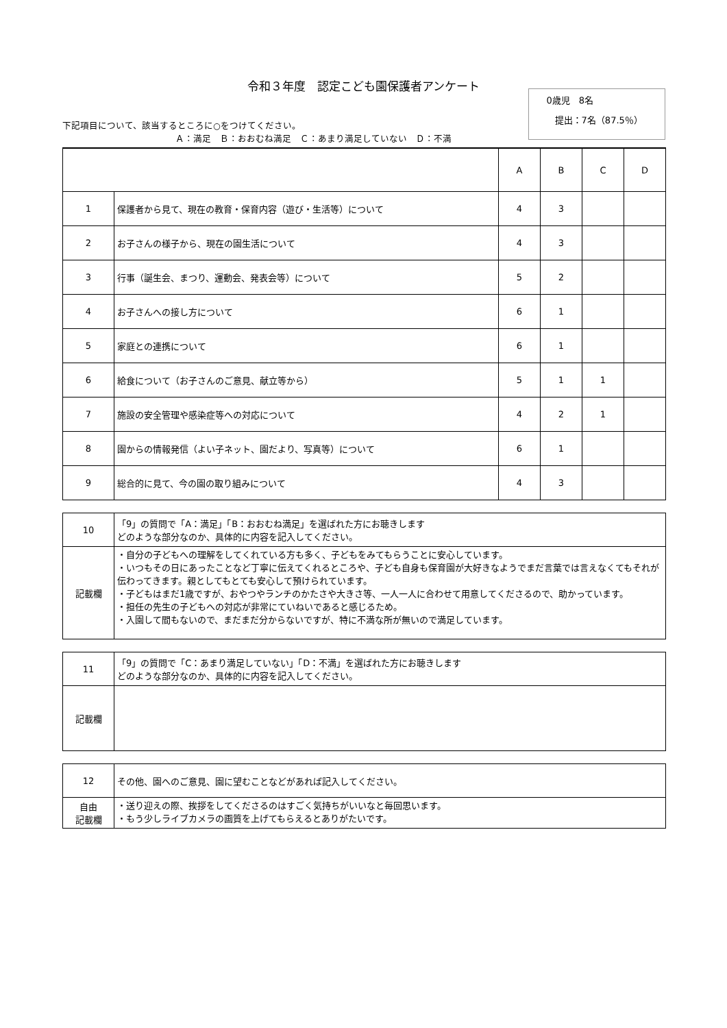令和３年度　認定こども園保護者アンケート
下記項目について、該当するところに○をつけてください。
Ａ：満足　Ｂ：おおむね満足　Ｃ：あまり満足していない　Ｄ：不満
0歳児　8名
提出：7名（87.5％）
| | | A | B | C | D |
| --- | --- | --- | --- | --- | --- |
| 1 | 保護者から見て、現在の教育・保育内容（遊び・生活等）について | 4 | 3 | | |
| 2 | お子さんの様子から、現在の園生活について | 4 | 3 | | |
| 3 | 行事（誕生会、まつり、運動会、発表会等）について | 5 | 2 | | |
| 4 | お子さんへの接し方について | 6 | 1 | | |
| 5 | 家庭との連携について | 6 | 1 | | |
| 6 | 給食について（お子さんのご意見、献立等から） | 5 | 1 | 1 | |
| 7 | 施設の安全管理や感染症等への対応について | 4 | 2 | 1 | |
| 8 | 園からの情報発信（よい子ネット、園だより、写真等）について | 6 | 1 | | |
| 9 | 総合的に見て、今の園の取り組みについて | 4 | 3 | | |
| 10 | 「9」の質問で「A：満足」「B：おおむね満足」を選ばれた方にお聴きします どのような部分なのか、具体的に内容を記入してください。 |
| 記載欄 | ・自分の子どもへの理解をしてくれている方も多く、子どもをみてもらうことに安心しています。 ・いつもその日にあったことなど丁寧に伝えてくれるところや、子ども自身も保育園が大好きなようでまだ言葉では言えなくてもそれが伝わってきます。親としてもとても安心して預けられています。 ・子どもはまだ1歳ですが、おやつやランチのかたさや大きさ等、一人一人に合わせて用意してくださるので、助かっています。 ・担任の先生の子どもへの対応が非常にていねいであると感じるため。 ・入園して間もないので、まだまだ分からないですが、特に不満な所が無いので満足しています。 |
| 11 | 「9」の質問で「C：あまり満足していない」「D：不満」を選ばれた方にお聴きします どのような部分なのか、具体的に内容を記入してください。 |
| 記載欄 | |
| 12 | その他、園へのご意見、園に望むことなどがあれば記入してください。 |
| 自由 記載欄 | ・送り迎えの際、挨拶をしてくださるのはすごく気持ちがいいなと毎回思います。 ・もう少しライブカメラの画質を上げてもらえるとありがたいです。 |